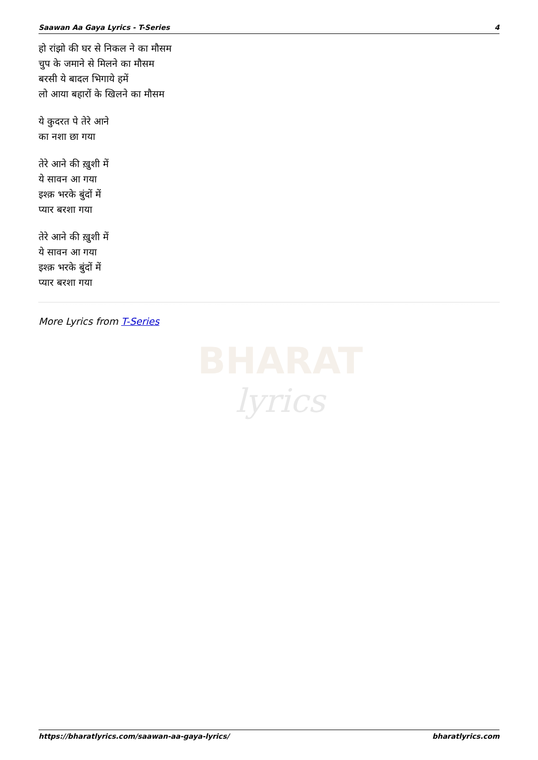Saawan Aa Gaya Lyrics - T-Series 4
हो रांझो की घर से निकल ने का मौसम
चुप के जमाने से मिलने का मौसम
बरसी ये बादल भिगाये हमें
लो आया बहारों के खिलने का मौसम
ये कुदरत पे तेरे आने
का नशा छा गया
तेरे आने की ख़ुशी में
ये सावन आ गया
इश्क़ भरके बुंदों में
प्यार बरशा गया
तेरे आने की ख़ुशी में
ये सावन आ गया
इश्क़ भरके बुंदों में
प्यार बरशा गया
More Lyrics from T-Series
BHARAT
lyrics
https://bharatlyrics.com/saawan-aa-gaya-lyrics/ bharatlyrics.com